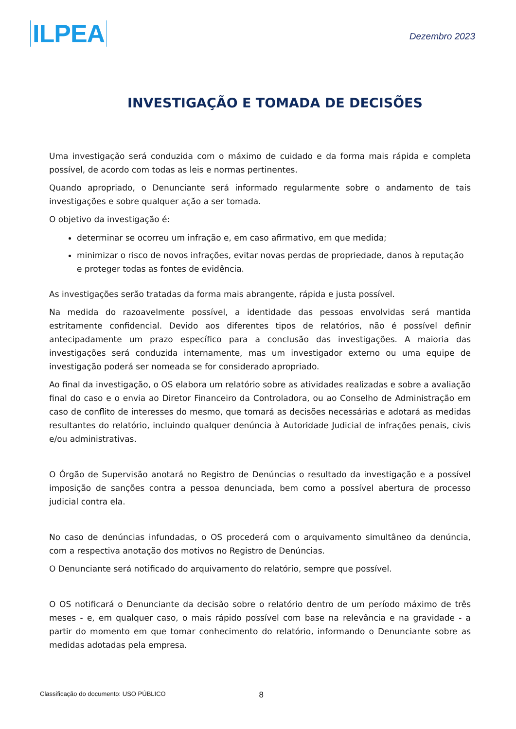ILPEA
Dezembro 2023
INVESTIGAÇÃO E TOMADA DE DECISÕES
Uma investigação será conduzida com o máximo de cuidado e da forma mais rápida e completa possível, de acordo com todas as leis e normas pertinentes.
Quando apropriado, o Denunciante será informado regularmente sobre o andamento de tais investigações e sobre qualquer ação a ser tomada.
O objetivo da investigação é:
determinar se ocorreu um infração e, em caso afirmativo, em que medida;
minimizar o risco de novos infrações, evitar novas perdas de propriedade, danos à reputação e proteger todas as fontes de evidência.
As investigações serão tratadas da forma mais abrangente, rápida e justa possível.
Na medida do razoavelmente possível, a identidade das pessoas envolvidas será mantida estritamente confidencial. Devido aos diferentes tipos de relatórios, não é possível definir antecipadamente um prazo específico para a conclusão das investigações. A maioria das investigações será conduzida internamente, mas um investigador externo ou uma equipe de investigação poderá ser nomeada se for considerado apropriado.
Ao final da investigação, o OS elabora um relatório sobre as atividades realizadas e sobre a avaliação final do caso e o envia ao Diretor Financeiro da Controladora, ou ao Conselho de Administração em caso de conflito de interesses do mesmo, que tomará as decisões necessárias e adotará as medidas resultantes do relatório, incluindo qualquer denúncia à Autoridade Judicial de infrações penais, civis e/ou administrativas.
O Órgão de Supervisão anotará no Registro de Denúncias o resultado da investigação e a possível imposição de sanções contra a pessoa denunciada, bem como a possível abertura de processo judicial contra ela.
No caso de denúncias infundadas, o OS procederá com o arquivamento simultâneo da denúncia, com a respectiva anotação dos motivos no Registro de Denúncias.
O Denunciante será notificado do arquivamento do relatório, sempre que possível.
O OS notificará o Denunciante da decisão sobre o relatório dentro de um período máximo de três meses - e, em qualquer caso, o mais rápido possível com base na relevância e na gravidade - a partir do momento em que tomar conhecimento do relatório, informando o Denunciante sobre as medidas adotadas pela empresa.
Classificação do documento: USO PÚBLICO 8